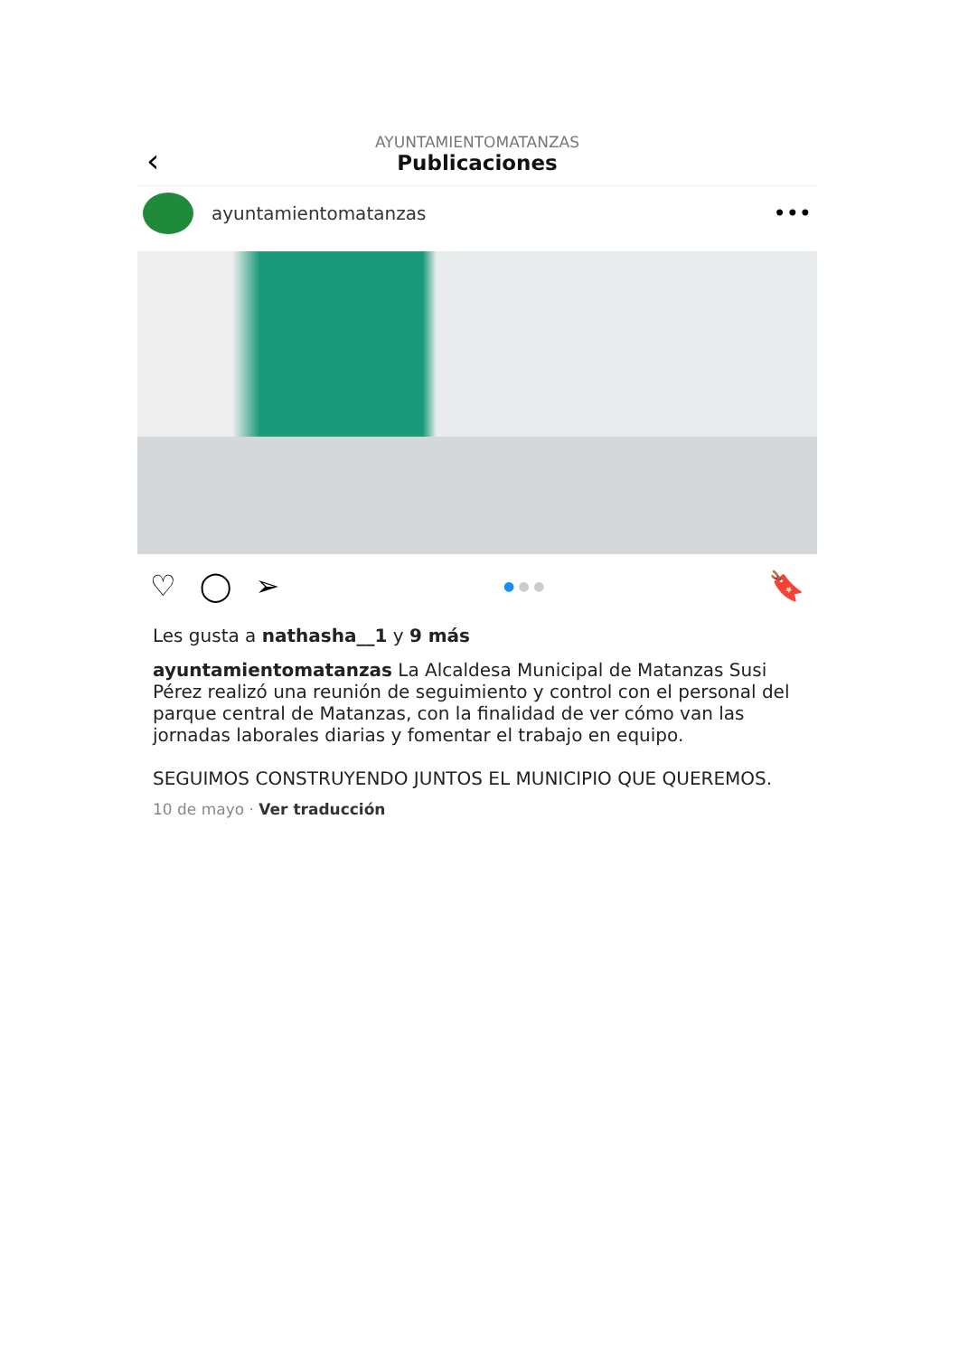‹
AYUNTAMIENTOMATANZAS
Publicaciones
ayuntamientomatanzas •••
♡ ◯ ➢ ● ● ● 🔖
Les gusta a nathasha__1 y 9 más
ayuntamientomatanzas La Alcaldesa Municipal de Matanzas Susi Pérez realizó una reunión de seguimiento y control con el personal del parque central de Matanzas, con la finalidad de ver cómo van las jornadas laborales diarias y fomentar el trabajo en equipo.
SEGUIMOS CONSTRUYENDO JUNTOS EL MUNICIPIO QUE QUEREMOS.
10 de mayo · Ver traducción